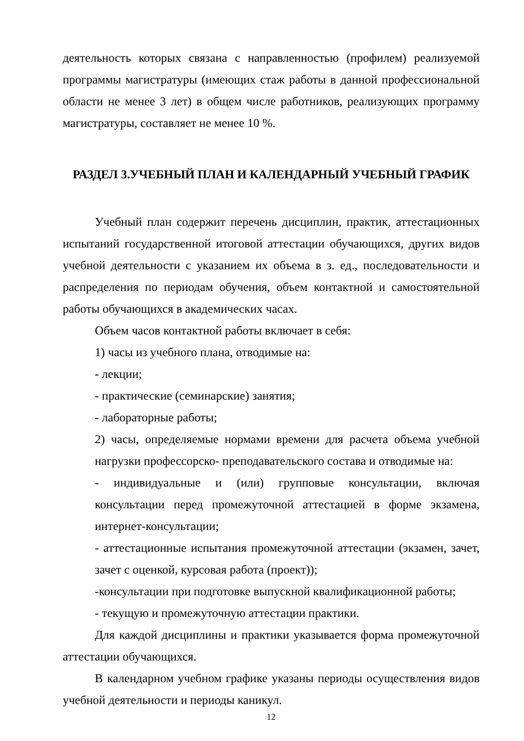деятельность которых связана с направленностью (профилем) реализуемой программы магистратуры (имеющих стаж работы в данной профессиональной области не менее 3 лет) в общем числе работников, реализующих программу магистратуры, составляет не менее 10 %.
РАЗДЕЛ 3.УЧЕБНЫЙ ПЛАН И КАЛЕНДАРНЫЙ УЧЕБНЫЙ ГРАФИК
Учебный план содержит перечень дисциплин, практик, аттестационных испытаний государственной итоговой аттестации обучающихся, других видов учебной деятельности с указанием их объема в з. ед., последовательности и распределения по периодам обучения, объем контактной и самостоятельной работы обучающихся в академических часах.
Объем часов контактной работы включает в себя:
1) часы из учебного плана, отводимые на:
- лекции;
- практические (семинарские) занятия;
- лабораторные работы;
2) часы, определяемые нормами времени для расчета объема учебной нагрузки профессорско- преподавательского состава и отводимые на:
- индивидуальные и (или) групповые консультации, включая консультации перед промежуточной аттестацией в форме экзамена, интернет-консультации;
- аттестационные испытания промежуточной аттестации (экзамен, зачет, зачет с оценкой, курсовая работа (проект));
-консультации при подготовке выпускной квалификационной работы;
- текущую и промежуточную аттестации практики.
Для каждой дисциплины и практики указывается форма промежуточной аттестации обучающихся.
В календарном учебном графике указаны периоды осуществления видов учебной деятельности и периоды каникул.
12